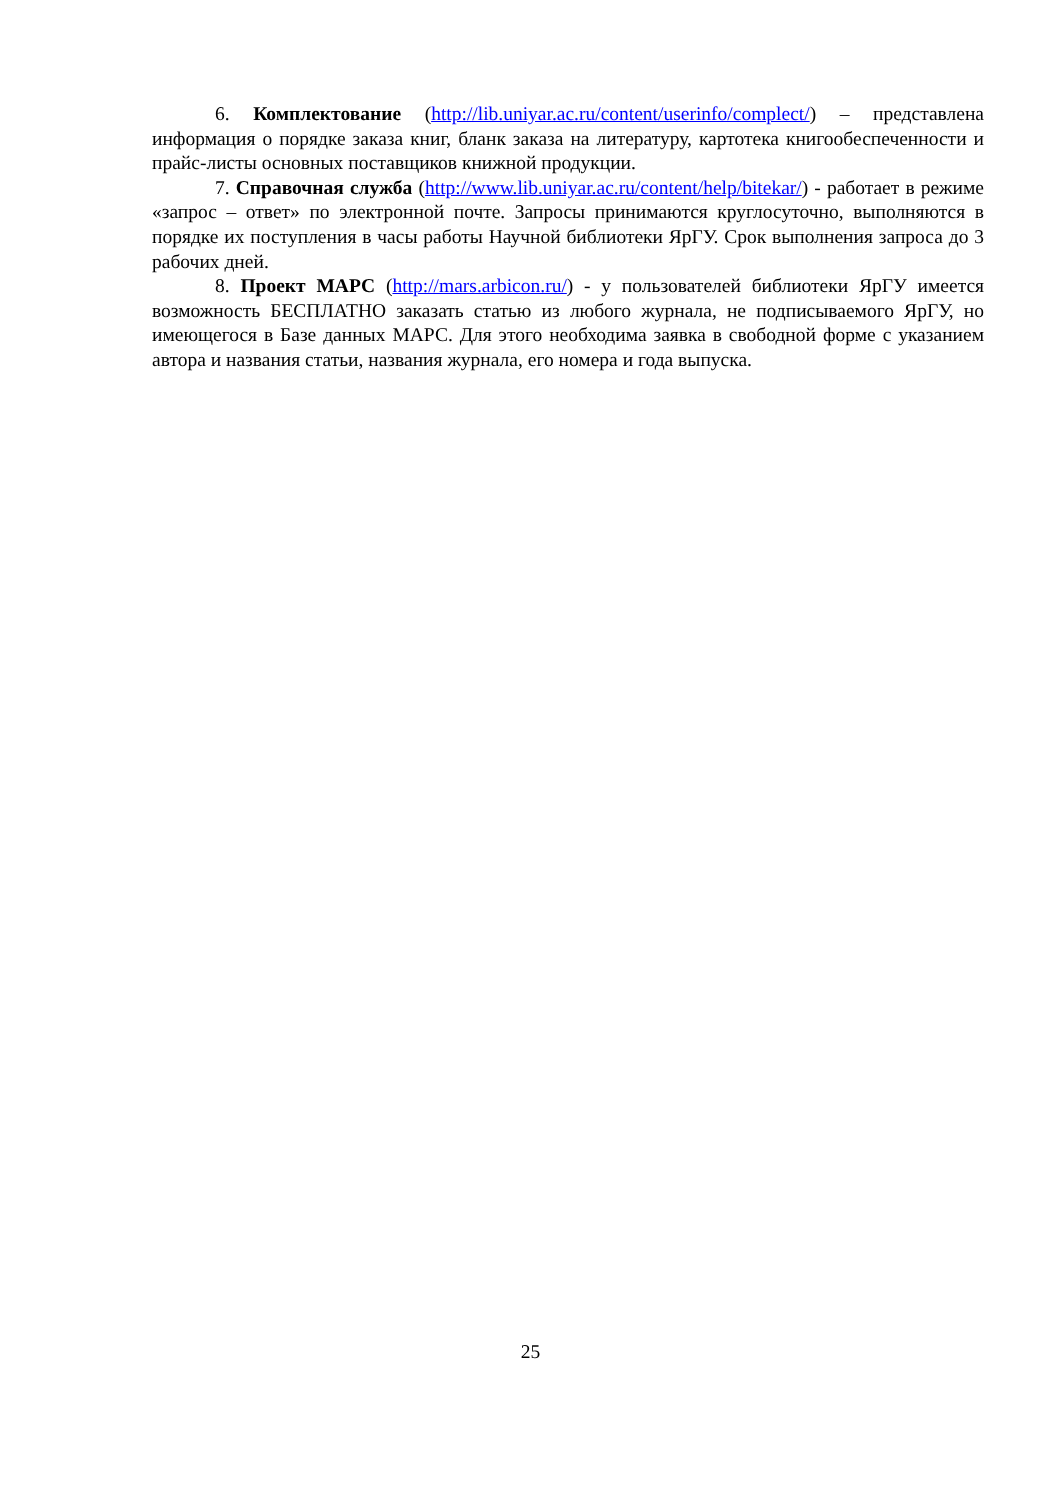6. Комплектование (http://lib.uniyar.ac.ru/content/userinfo/complect/) – представлена информация о порядке заказа книг, бланк заказа на литературу, картотека книгообеспеченности и прайс-листы основных поставщиков книжной продукции.
7. Справочная служба (http://www.lib.uniyar.ac.ru/content/help/bitekar/) - работает в режиме «запрос – ответ» по электронной почте. Запросы принимаются круглосуточно, выполняются в порядке их поступления в часы работы Научной библиотеки ЯрГУ. Срок выполнения запроса до 3 рабочих дней.
8. Проект МАРС (http://mars.arbicon.ru/) - у пользователей библиотеки ЯрГУ имеется возможность БЕСПЛАТНО заказать статью из любого журнала, не подписываемого ЯрГУ, но имеющегося в Базе данных МАРС. Для этого необходима заявка в свободной форме с указанием автора и названия статьи, названия журнала, его номера и года выпуска.
25